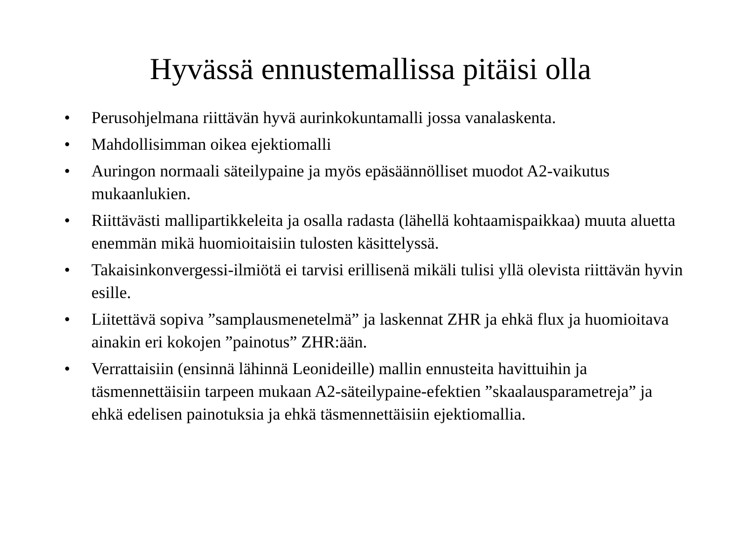Hyvässä ennustemallissa pitäisi olla
• Perusohjelmana riittävän hyvä aurinkokuntamalli jossa vanalaskenta.
• Mahdollisimman oikea ejektiomalli
• Auringon normaali säteilypaine ja myös epäsäännölliset muodot A2-vaikutus mukaanlukien.
• Riittävästi mallipartikkeleita ja osalla radasta (lähellä kohtaamispaikkaa) muuta aluetta enemmän mikä huomioitaisiin tulosten käsittelyssä.
• Takaisinkonvergessi-ilmiötä ei tarvisi erillisenä mikäli tulisi yllä olevista riittävän hyvin esille.
• Liitettävä sopiva ”samplausmenetelmä” ja laskennat ZHR ja ehkä flux ja huomioitava ainakin eri kokojen ”painotus” ZHR:ään.
• Verrattaisiin (ensinnä lähinnä Leonideille) mallin ennusteita havittuihin ja täsmennettäisiin tarpeen mukaan A2-säteilypaine-efektien ”skaalausparametreja” ja ehkä edelisen painotuksia ja ehkä täsmennettäisiin ejektiomallia.